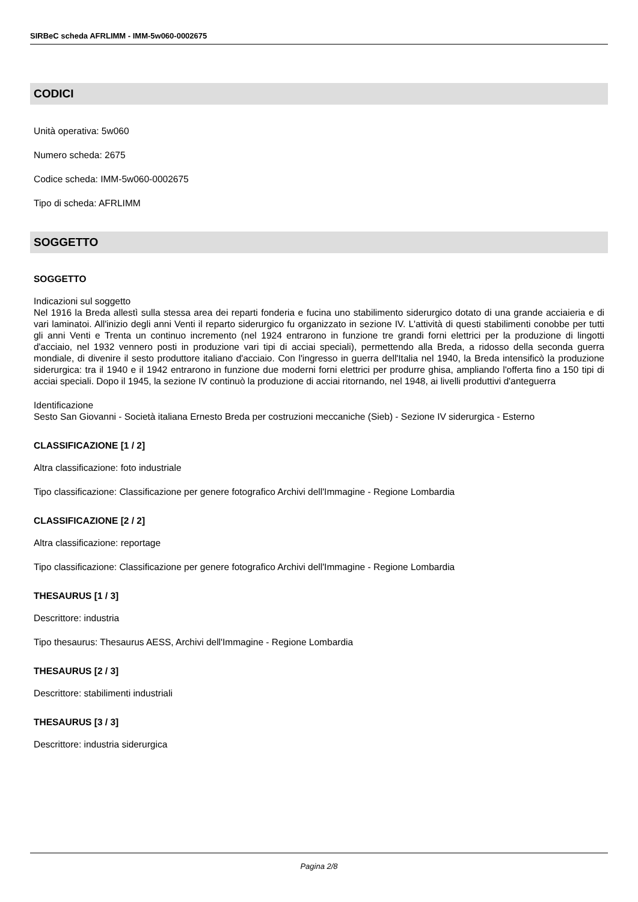SIRBeC scheda AFRLIMM - IMM-5w060-0002675
CODICI
Unità operativa: 5w060
Numero scheda: 2675
Codice scheda: IMM-5w060-0002675
Tipo di scheda: AFRLIMM
SOGGETTO
SOGGETTO
Indicazioni sul soggetto
Nel 1916 la Breda allestì sulla stessa area dei reparti fonderia e fucina uno stabilimento siderurgico dotato di una grande acciaieria e di vari laminatoi. All'inizio degli anni Venti il reparto siderurgico fu organizzato in sezione IV. L'attività di questi stabilimenti conobbe per tutti gli anni Venti e Trenta un continuo incremento (nel 1924 entrarono in funzione tre grandi forni elettrici per la produzione di lingotti d'acciaio, nel 1932 vennero posti in produzione vari tipi di acciai speciali), permettendo alla Breda, a ridosso della seconda guerra mondiale, di divenire il sesto produttore italiano d'acciaio. Con l'ingresso in guerra dell'Italia nel 1940, la Breda intensificò la produzione siderurgica: tra il 1940 e il 1942 entrarono in funzione due moderni forni elettrici per produrre ghisa, ampliando l'offerta fino a 150 tipi di acciai speciali. Dopo il 1945, la sezione IV continuò la produzione di acciai ritornando, nel 1948, ai livelli produttivi d'anteguerra
Identificazione
Sesto San Giovanni - Società italiana Ernesto Breda per costruzioni meccaniche (Sieb) - Sezione IV siderurgica - Esterno
CLASSIFICAZIONE [1 / 2]
Altra classificazione: foto industriale
Tipo classificazione: Classificazione per genere fotografico Archivi dell'Immagine - Regione Lombardia
CLASSIFICAZIONE [2 / 2]
Altra classificazione: reportage
Tipo classificazione: Classificazione per genere fotografico Archivi dell'Immagine - Regione Lombardia
THESAURUS [1 / 3]
Descrittore: industria
Tipo thesaurus: Thesaurus AESS, Archivi dell'Immagine - Regione Lombardia
THESAURUS [2 / 3]
Descrittore: stabilimenti industriali
THESAURUS [3 / 3]
Descrittore: industria siderurgica
Pagina 2/8